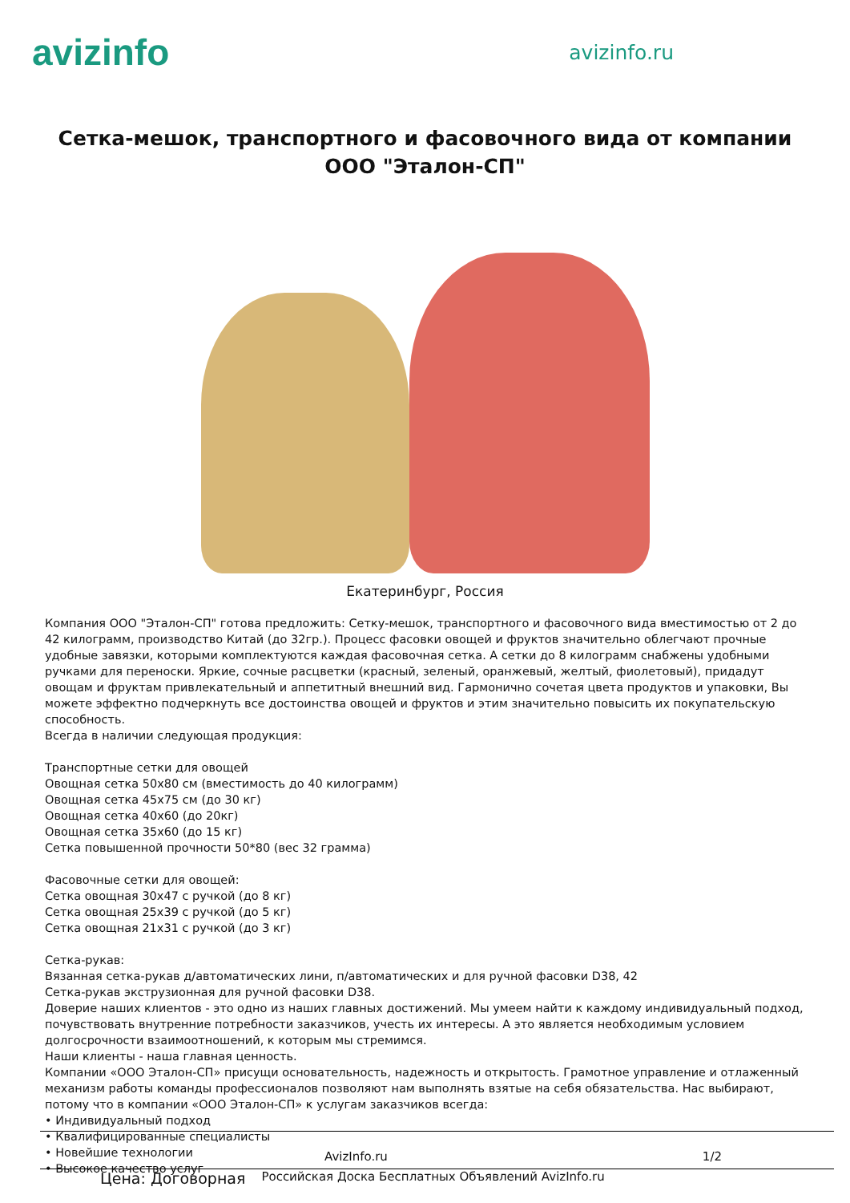avizinfo
avizinfo.ru
Сетка-мешок, транспортного и фасовочного вида от компании ООО "Эталон-СП"
Екатеринбург, Россия
Компания ООО "Эталон-СП" готова предложить: Сетку-мешок, транспортного и фасовочного вида вместимостью от 2 до 42 килограмм, производство Китай (до 32гр.). Процесс фасовки овощей и фруктов значительно облегчают прочные удобные завязки, которыми комплектуются каждая фасовочная сетка. А сетки до 8 килограмм снабжены удобными ручками для переноски. Яркие, сочные расцветки (красный, зеленый, оранжевый, желтый, фиолетовый), придадут овощам и фруктам привлекательный и аппетитный внешний вид. Гармонично сочетая цвета продуктов и упаковки, Вы можете эффектно подчеркнуть все достоинства овощей и фруктов и этим значительно повысить их покупательскую способность.
Всегда в наличии следующая продукция:
Транспортные сетки для овощей
Овощная сетка 50х80 см (вместимость до 40 килограмм)
Овощная сетка 45х75 см (до 30 кг)
Овощная сетка 40х60 (до 20кг)
Овощная сетка 35х60 (до 15 кг)
Сетка повышенной прочности 50*80 (вес 32 грамма)
Фасовочные сетки для овощей:
Сетка овощная 30х47 с ручкой (до 8 кг)
Сетка овощная 25х39 с ручкой (до 5 кг)
Сетка овощная 21х31 с ручкой (до 3 кг)
Сетка-рукав:
Вязанная сетка-рукав д/автоматических лини, п/автоматических и для ручной фасовки D38, 42
Сетка-рукав экструзионная для ручной фасовки D38.
Доверие наших клиентов - это одно из наших главных достижений. Мы умеем найти к каждому индивидуальный подход, почувствовать внутренние потребности заказчиков, учесть их интересы. А это является необходимым условием долгосрочности взаимоотношений, к которым мы стремимся.
Наши клиенты - наша главная ценность.
Компании «ООО Эталон-СП» присущи основательность, надежность и открытость. Грамотное управление и отлаженный механизм работы команды профессионалов позволяют нам выполнять взятые на себя обязательства. Нас выбирают, потому что в компании «ООО Эталон-СП» к услугам заказчиков всегда:
• Индивидуальный подход
• Квалифицированные специалисты
• Новейшие технологии
• Высокое качество услуг
AvizInfo.ru 1/2
Цена: Договорная Российская Доска Бесплатных Объявлений AvizInfo.ru